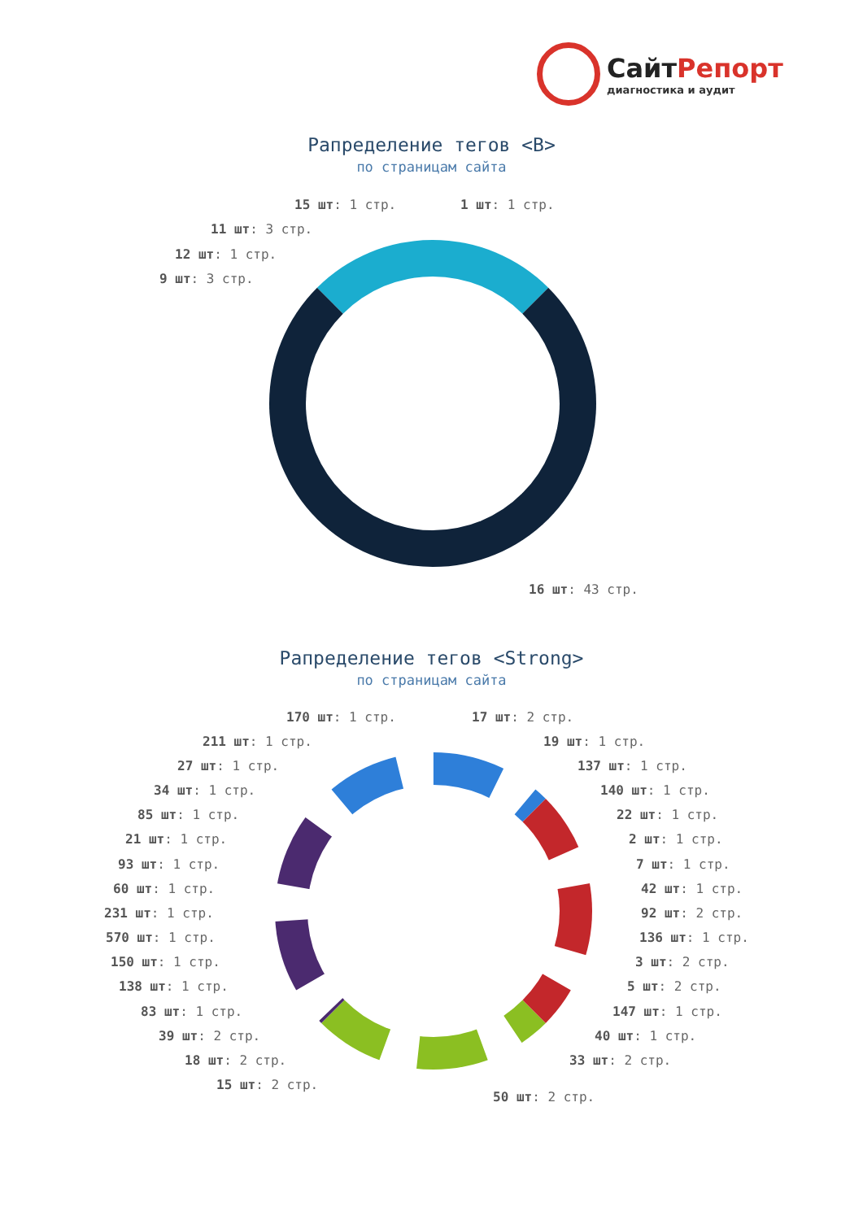СайтРепорт
диагностика и аудит
Рапределение тегов <B>
по страницам сайта
15 шт: 1 стр. 1 шт: 1 стр.
11 шт: 3 стр.
12 шт: 1 стр.
9 шт: 3 стр.
16 шт: 43 стр.
Рапределение тегов <Strong>
по страницам сайта
170 шт: 1 стр. 17 шт: 2 стр.
211 шт: 1 стр. 19 шт: 1 стр.
27 шт: 1 стр. 137 шт: 1 стр.
34 шт: 1 стр. 140 шт: 1 стр.
85 шт: 1 стр. 22 шт: 1 стр.
21 шт: 1 стр. 2 шт: 1 стр.
93 шт: 1 стр. 7 шт: 1 стр.
60 шт: 1 стр. 42 шт: 1 стр.
231 шт: 1 стр. 92 шт: 2 стр.
570 шт: 1 стр. 136 шт: 1 стр.
150 шт: 1 стр. 3 шт: 2 стр.
138 шт: 1 стр. 5 шт: 2 стр.
83 шт: 1 стр. 147 шт: 1 стр.
39 шт: 2 стр. 40 шт: 1 стр.
18 шт: 2 стр. 33 шт: 2 стр.
15 шт: 2 стр.
50 шт: 2 стр.